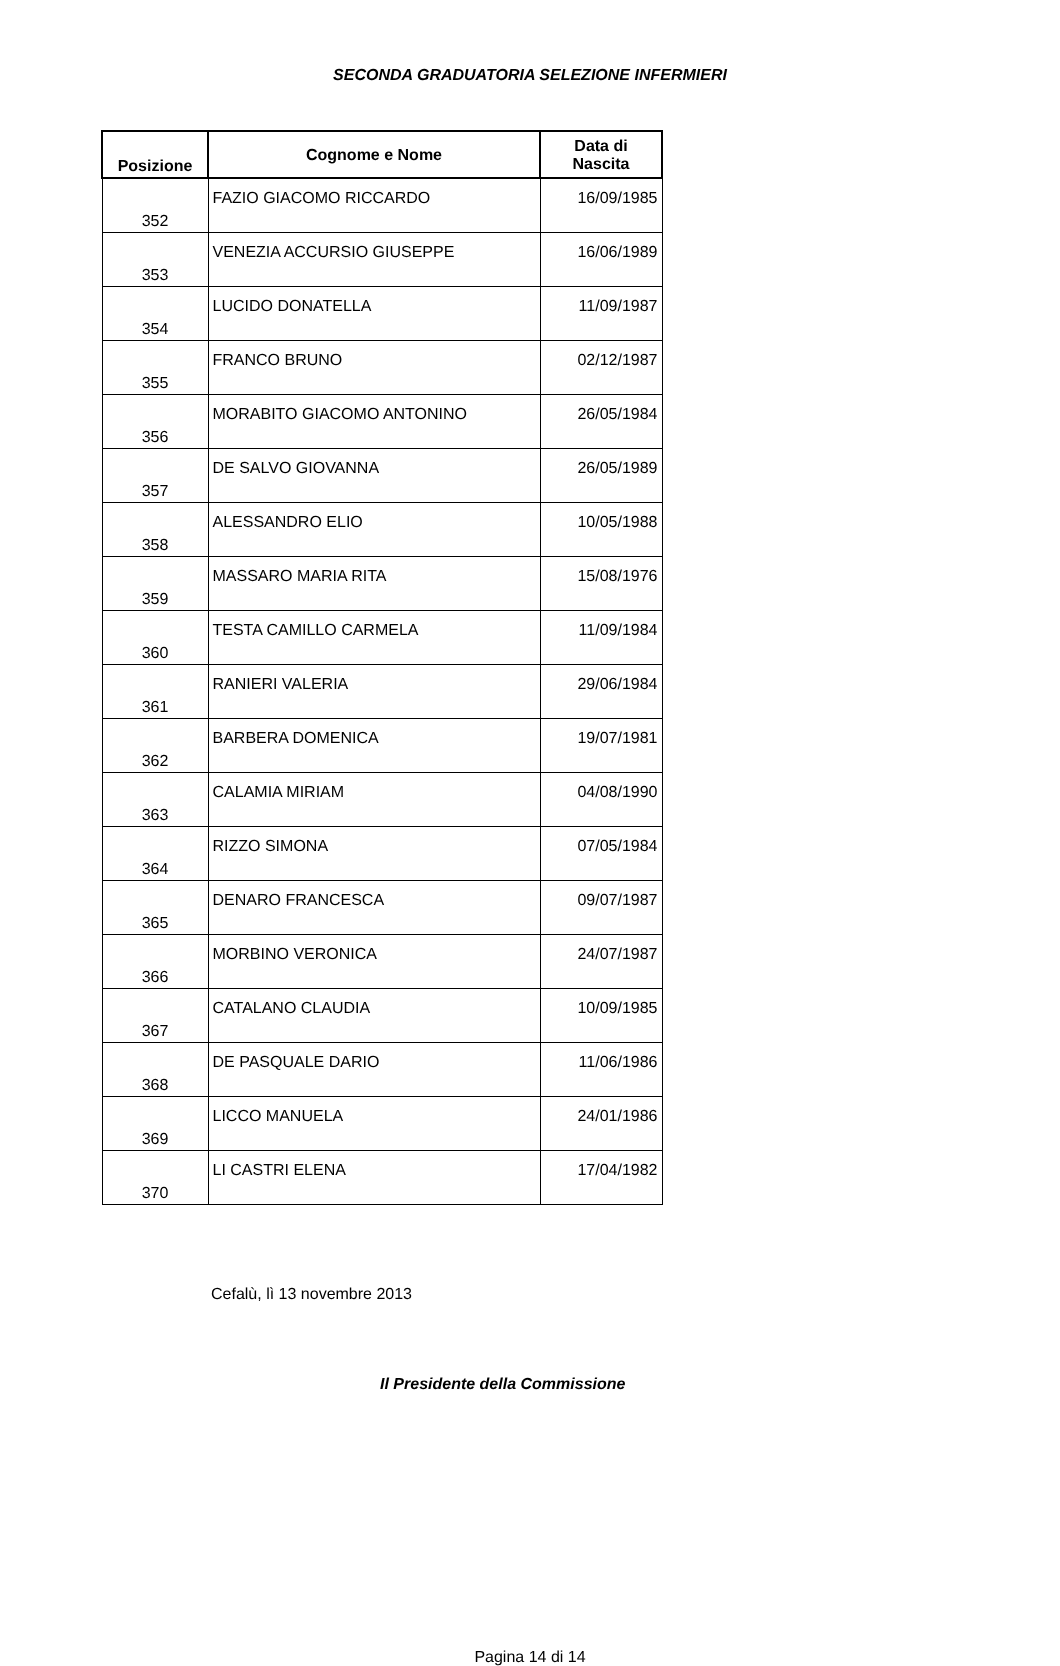SECONDA GRADUATORIA SELEZIONE INFERMIERI
| Posizione | Cognome e Nome | Data di Nascita |
| --- | --- | --- |
| 352 | FAZIO GIACOMO RICCARDO | 16/09/1985 |
| 353 | VENEZIA ACCURSIO GIUSEPPE | 16/06/1989 |
| 354 | LUCIDO DONATELLA | 11/09/1987 |
| 355 | FRANCO BRUNO | 02/12/1987 |
| 356 | MORABITO GIACOMO ANTONINO | 26/05/1984 |
| 357 | DE SALVO GIOVANNA | 26/05/1989 |
| 358 | ALESSANDRO ELIO | 10/05/1988 |
| 359 | MASSARO MARIA RITA | 15/08/1976 |
| 360 | TESTA CAMILLO CARMELA | 11/09/1984 |
| 361 | RANIERI VALERIA | 29/06/1984 |
| 362 | BARBERA DOMENICA | 19/07/1981 |
| 363 | CALAMIA MIRIAM | 04/08/1990 |
| 364 | RIZZO SIMONA | 07/05/1984 |
| 365 | DENARO FRANCESCA | 09/07/1987 |
| 366 | MORBINO VERONICA | 24/07/1987 |
| 367 | CATALANO CLAUDIA | 10/09/1985 |
| 368 | DE PASQUALE DARIO | 11/06/1986 |
| 369 | LICCO MANUELA | 24/01/1986 |
| 370 | LI CASTRI ELENA | 17/04/1982 |
Cefalù, lì 13 novembre 2013
Il Presidente della Commissione
Pagina 14 di 14